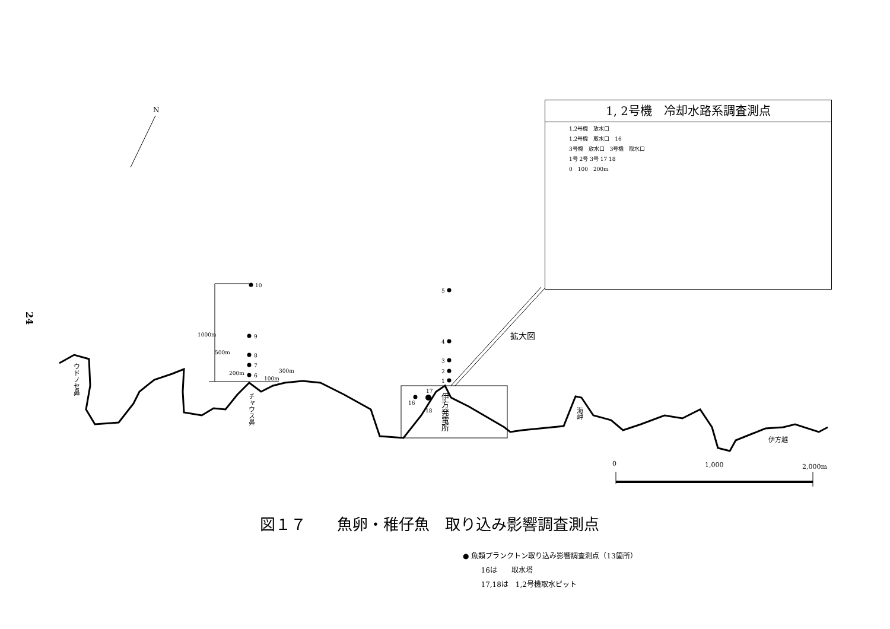24
N
10
9
8
7
6
1000m
500m
200m
300m
100m
5
4
3
2
1
16
17
18
ウドノセ鼻
チャウス鼻
伊方発電所
海岬
伊方越
拡大図
0 1,000 2,000m
1, 2号機　冷却水路系調査測点
1,2号機　放水口
1,2号機　取水口　16
3号機　放水口　3号機　取水口
1号 2号 3号 17 18
0　100　200m
図１７　　魚卵・稚仔魚　取り込み影響調査測点
● 魚類プランクトン取り込み影響調査測点（13箇所）
16は　　取水塔
17,18は　1,2号機取水ピット